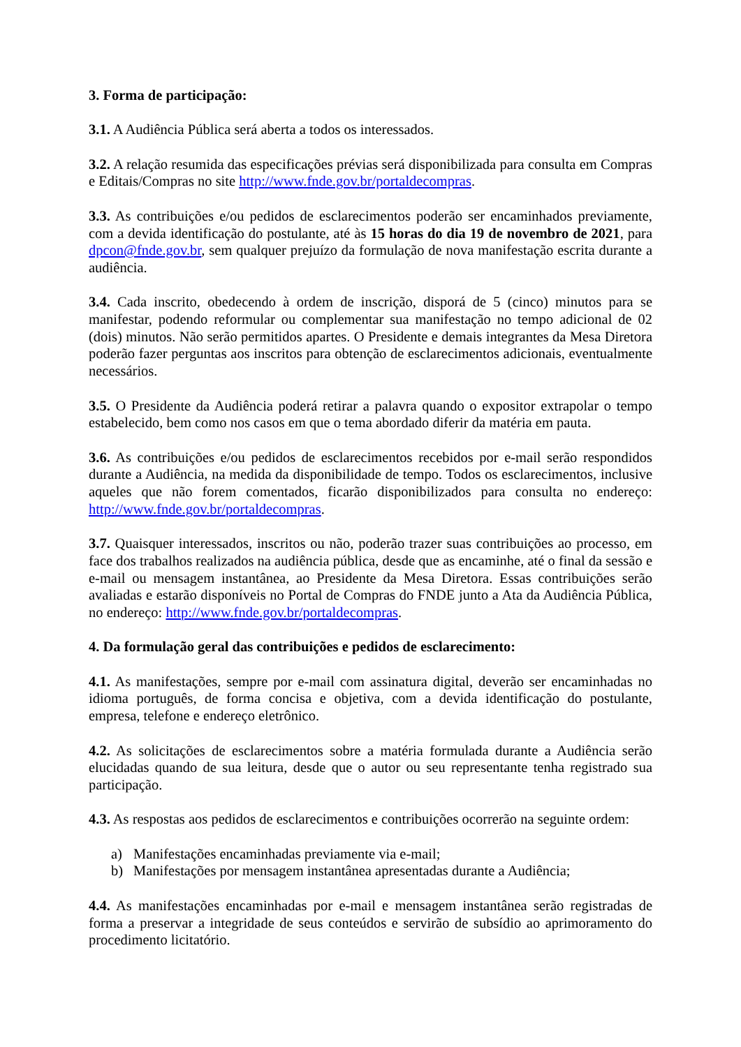3. Forma de participação:
3.1. A Audiência Pública será aberta a todos os interessados.
3.2. A relação resumida das especificações prévias será disponibilizada para consulta em Compras e Editais/Compras no site http://www.fnde.gov.br/portaldecompras.
3.3. As contribuições e/ou pedidos de esclarecimentos poderão ser encaminhados previamente, com a devida identificação do postulante, até às 15 horas do dia 19 de novembro de 2021, para dpcon@fnde.gov.br, sem qualquer prejuízo da formulação de nova manifestação escrita durante a audiência.
3.4. Cada inscrito, obedecendo à ordem de inscrição, disporá de 5 (cinco) minutos para se manifestar, podendo reformular ou complementar sua manifestação no tempo adicional de 02 (dois) minutos. Não serão permitidos apartes. O Presidente e demais integrantes da Mesa Diretora poderão fazer perguntas aos inscritos para obtenção de esclarecimentos adicionais, eventualmente necessários.
3.5. O Presidente da Audiência poderá retirar a palavra quando o expositor extrapolar o tempo estabelecido, bem como nos casos em que o tema abordado diferir da matéria em pauta.
3.6. As contribuições e/ou pedidos de esclarecimentos recebidos por e-mail serão respondidos durante a Audiência, na medida da disponibilidade de tempo. Todos os esclarecimentos, inclusive aqueles que não forem comentados, ficarão disponibilizados para consulta no endereço: http://www.fnde.gov.br/portaldecompras.
3.7. Quaisquer interessados, inscritos ou não, poderão trazer suas contribuições ao processo, em face dos trabalhos realizados na audiência pública, desde que as encaminhe, até o final da sessão e e-mail ou mensagem instantânea, ao Presidente da Mesa Diretora. Essas contribuições serão avaliadas e estarão disponíveis no Portal de Compras do FNDE junto a Ata da Audiência Pública, no endereço: http://www.fnde.gov.br/portaldecompras.
4. Da formulação geral das contribuições e pedidos de esclarecimento:
4.1. As manifestações, sempre por e-mail com assinatura digital, deverão ser encaminhadas no idioma português, de forma concisa e objetiva, com a devida identificação do postulante, empresa, telefone e endereço eletrônico.
4.2. As solicitações de esclarecimentos sobre a matéria formulada durante a Audiência serão elucidadas quando de sua leitura, desde que o autor ou seu representante tenha registrado sua participação.
4.3. As respostas aos pedidos de esclarecimentos e contribuições ocorrerão na seguinte ordem:
a) Manifestações encaminhadas previamente via e-mail;
b) Manifestações por mensagem instantânea apresentadas durante a Audiência;
4.4. As manifestações encaminhadas por e-mail e mensagem instantânea serão registradas de forma a preservar a integridade de seus conteúdos e servirão de subsídio ao aprimoramento do procedimento licitatório.